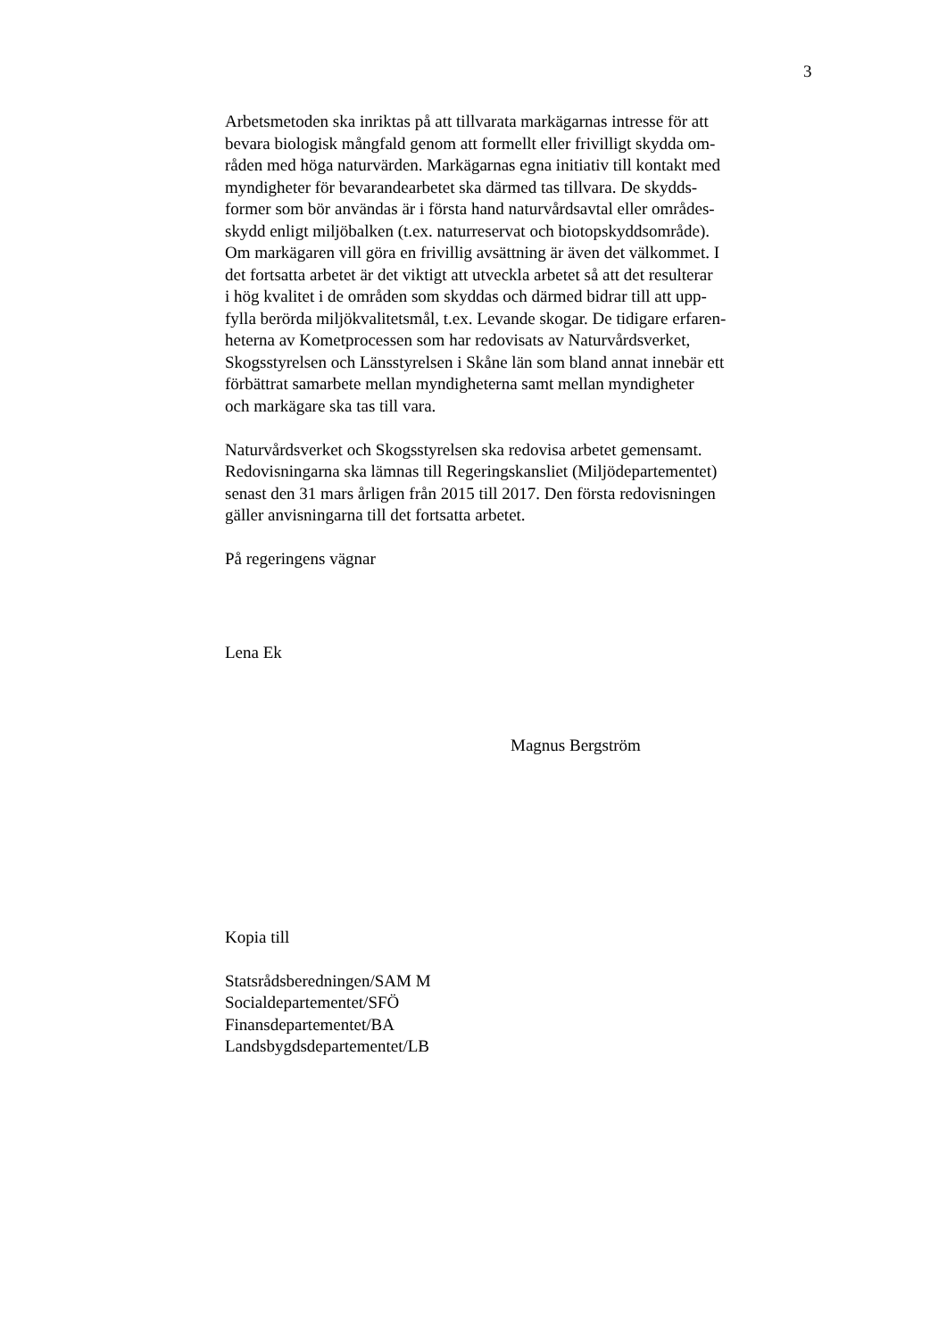3
Arbetsmetoden ska inriktas på att tillvarata markägarnas intresse för att
bevara biologisk mångfald genom att formellt eller frivilligt skydda om-
råden med höga naturvärden. Markägarnas egna initiativ till kontakt med
myndigheter för bevarandearbetet ska därmed tas tillvara. De skydds-
former som bör användas är i första hand naturvårdsavtal eller områdes-
skydd enligt miljöbalken (t.ex. naturreservat och biotopskyddsområde).
Om markägaren vill göra en frivillig avsättning är även det välkommet. I
det fortsatta arbetet är det viktigt att utveckla arbetet så att det resulterar
i hög kvalitet i de områden som skyddas och därmed bidrar till att upp-
fylla berörda miljökvalitetsmål, t.ex. Levande skogar. De tidigare erfaren-
heterna av Kometprocessen som har redovisats av Naturvårdsverket,
Skogsstyrelsen och Länsstyrelsen i Skåne län som bland annat innebär ett
förbättrat samarbete mellan myndigheterna samt mellan myndigheter
och markägare ska tas till vara.
Naturvårdsverket och Skogsstyrelsen ska redovisa arbetet gemensamt.
Redovisningarna ska lämnas till Regeringskansliet (Miljödepartementet)
senast den 31 mars årligen från 2015 till 2017. Den första redovisningen
gäller anvisningarna till det fortsatta arbetet.
På regeringens vägnar
Lena Ek
Magnus Bergström
Kopia till
Statsrådsberedningen/SAM M
Socialdepartementet/SFÖ
Finansdepartementet/BA
Landsbygdsdepartementet/LB